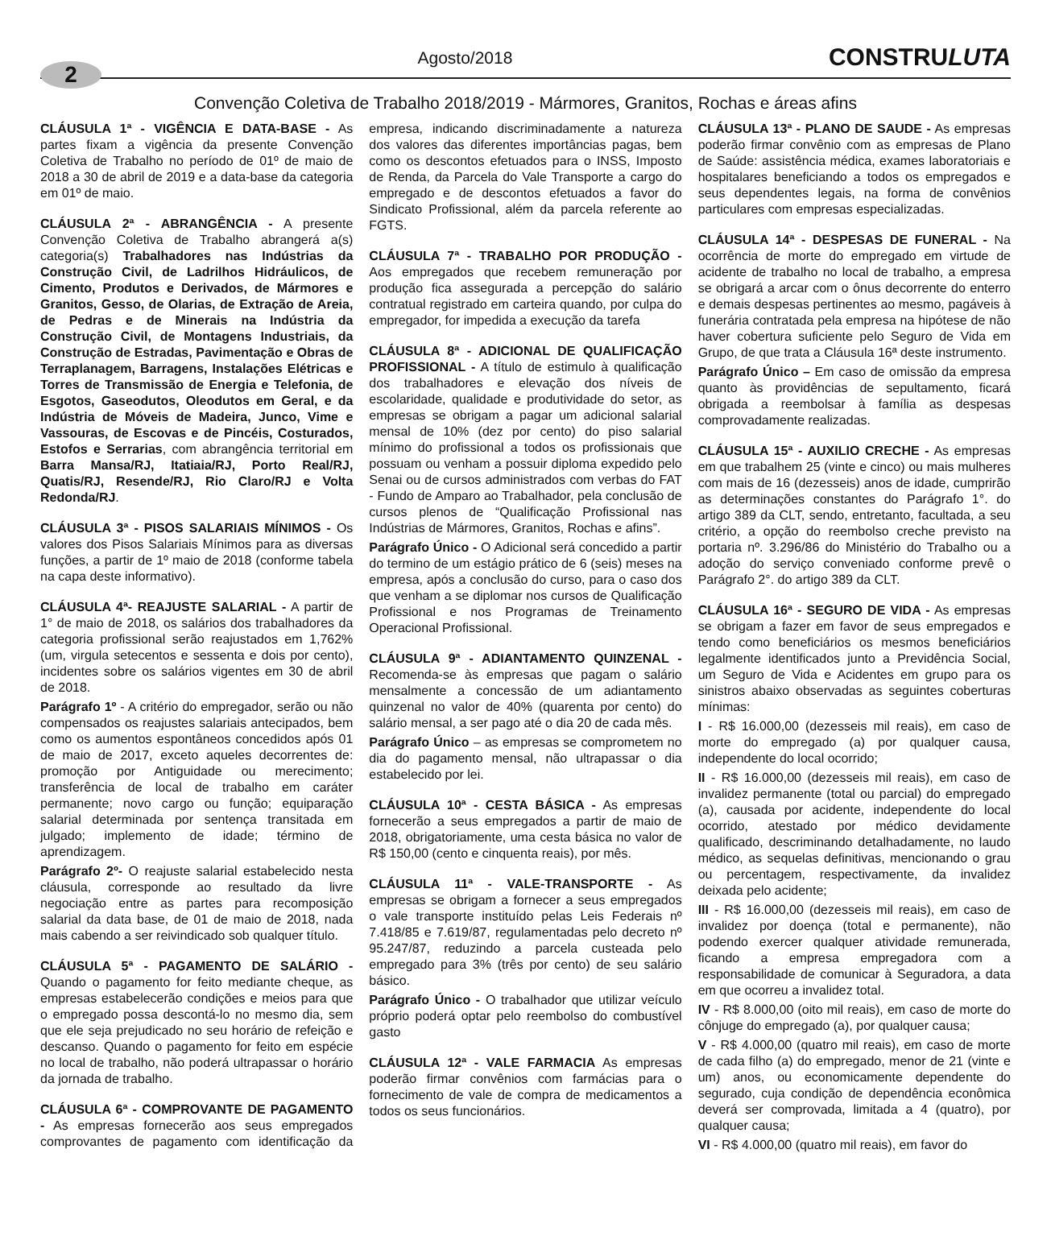2
Agosto/2018
CONSTRULUTA
Convenção Coletiva de Trabalho 2018/2019 - Mármores, Granitos, Rochas e áreas afins
CLÁUSULA 1ª - VIGÊNCIA E DATA-BASE - As partes fixam a vigência da presente Convenção Coletiva de Trabalho no período de 01º de maio de 2018 a 30 de abril de 2019 e a data-base da categoria em 01º de maio.
CLÁUSULA 2ª - ABRANGÊNCIA - A presente Convenção Coletiva de Trabalho abrangerá a(s) categoria(s) Trabalhadores nas Indústrias da Construção Civil, de Ladrilhos Hidráulicos, de Cimento, Produtos e Derivados, de Mármores e Granitos, Gesso, de Olarias, de Extração de Areia, de Pedras e de Minerais na Indústria da Construção Civil, de Montagens Industriais, da Construção de Estradas, Pavimentação e Obras de Terraplanagem, Barragens, Instalações Elétricas e Torres de Transmissão de Energia e Telefonia, de Esgotos, Gaseodutos, Oleodutos em Geral, e da Indústria de Móveis de Madeira, Junco, Vime e Vassouras, de Escovas e de Pincéis, Costurados, Estofos e Serrarias, com abrangência territorial em Barra Mansa/RJ, Itatiaia/RJ, Porto Real/RJ, Quatis/RJ, Resende/RJ, Rio Claro/RJ e Volta Redonda/RJ.
CLÁUSULA 3ª - PISOS SALARIAIS MÍNIMOS - Os valores dos Pisos Salariais Mínimos para as diversas funções, a partir de 1º maio de 2018 (conforme tabela na capa deste informativo).
CLÁUSULA 4ª- REAJUSTE SALARIAL - A partir de 1° de maio de 2018, os salários dos trabalhadores da categoria profissional serão reajustados em 1,762% (um, virgula setecentos e sessenta e dois por cento), incidentes sobre os salários vigentes em 30 de abril de 2018.
Parágrafo 1º - A critério do empregador, serão ou não compensados os reajustes salariais antecipados, bem como os aumentos espontâneos concedidos após 01 de maio de 2017, exceto aqueles decorrentes de: promoção por Antiguidade ou merecimento; transferência de local de trabalho em caráter permanente; novo cargo ou função; equiparação salarial determinada por sentença transitada em julgado; implemento de idade; término de aprendizagem.
Parágrafo 2º- O reajuste salarial estabelecido nesta cláusula, corresponde ao resultado da livre negociação entre as partes para recomposição salarial da data base, de 01 de maio de 2018, nada mais cabendo a ser reivindicado sob qualquer título.
CLÁUSULA 5ª - PAGAMENTO DE SALÁRIO - Quando o pagamento for feito mediante cheque, as empresas estabelecerão condições e meios para que o empregado possa descontá-lo no mesmo dia, sem que ele seja prejudicado no seu horário de refeição e descanso. Quando o pagamento for feito em espécie no local de trabalho, não poderá ultrapassar o horário da jornada de trabalho.
CLÁUSULA 6ª - COMPROVANTE DE PAGAMENTO - As empresas fornecerão aos seus empregados comprovantes de pagamento com identificação da empresa, indicando discriminadamente a natureza dos valores das diferentes importâncias pagas, bem como os descontos efetuados para o INSS, Imposto de Renda, da Parcela do Vale Transporte a cargo do empregado e de descontos efetuados a favor do Sindicato Profissional, além da parcela referente ao FGTS.
CLÁUSULA 7ª - TRABALHO POR PRODUÇÃO - Aos empregados que recebem remuneração por produção fica assegurada a percepção do salário contratual registrado em carteira quando, por culpa do empregador, for impedida a execução da tarefa
CLÁUSULA 8ª - ADICIONAL DE QUALIFICAÇÃO PROFISSIONAL - A título de estimulo à qualificação dos trabalhadores e elevação dos níveis de escolaridade, qualidade e produtividade do setor, as empresas se obrigam a pagar um adicional salarial mensal de 10% (dez por cento) do piso salarial mínimo do profissional a todos os profissionais que possuam ou venham a possuir diploma expedido pelo Senai ou de cursos administrados com verbas do FAT - Fundo de Amparo ao Trabalhador, pela conclusão de cursos plenos de “Qualificação Profissional nas Indústrias de Mármores, Granitos, Rochas e afins”.
Parágrafo Único - O Adicional será concedido a partir do termino de um estágio prático de 6 (seis) meses na empresa, após a conclusão do curso, para o caso dos que venham a se diplomar nos cursos de Qualificação Profissional e nos Programas de Treinamento Operacional Profissional.
CLÁUSULA 9ª - ADIANTAMENTO QUINZENAL - Recomenda-se às empresas que pagam o salário mensalmente a concessão de um adiantamento quinzenal no valor de 40% (quarenta por cento) do salário mensal, a ser pago até o dia 20 de cada mês.
Parágrafo Único – as empresas se comprometem no dia do pagamento mensal, não ultrapassar o dia estabelecido por lei.
CLÁUSULA 10ª - CESTA BÁSICA - As empresas fornecerão a seus empregados a partir de maio de 2018, obrigatoriamente, uma cesta básica no valor de R$ 150,00 (cento e cinquenta reais), por mês.
CLÁUSULA 11ª - VALE-TRANSPORTE - As empresas se obrigam a fornecer a seus empregados o vale transporte instituído pelas Leis Federais nº 7.418/85 e 7.619/87, regulamentadas pelo decreto nº 95.247/87, reduzindo a parcela custeada pelo empregado para 3% (três por cento) de seu salário básico.
Parágrafo Único - O trabalhador que utilizar veículo próprio poderá optar pelo reembolso do combustível gasto
CLÁUSULA 12ª - VALE FARMACIA As empresas poderão firmar convênios com farmácias para o fornecimento de vale de compra de medicamentos a todos os seus funcionários.
CLÁUSULA 13ª - PLANO DE SAUDE - As empresas poderão firmar convênio com as empresas de Plano de Saúde: assistência médica, exames laboratoriais e hospitalares beneficiando a todos os empregados e seus dependentes legais, na forma de convênios particulares com empresas especializadas.
CLÁUSULA 14ª - DESPESAS DE FUNERAL - Na ocorrência de morte do empregado em virtude de acidente de trabalho no local de trabalho, a empresa se obrigará a arcar com o ônus decorrente do enterro e demais despesas pertinentes ao mesmo, pagáveis à funerária contratada pela empresa na hipótese de não haver cobertura suficiente pelo Seguro de Vida em Grupo, de que trata a Cláusula 16ª deste instrumento.
Parágrafo Único – Em caso de omissão da empresa quanto às providências de sepultamento, ficará obrigada a reembolsar à família as despesas comprovadamente realizadas.
CLÁUSULA 15ª - AUXILIO CRECHE - As empresas em que trabalhem 25 (vinte e cinco) ou mais mulheres com mais de 16 (dezesseis) anos de idade, cumprirão as determinações constantes do Parágrafo 1°. do artigo 389 da CLT, sendo, entretanto, facultada, a seu critério, a opção do reembolso creche previsto na portaria nº. 3.296/86 do Ministério do Trabalho ou a adoção do serviço conveniado conforme prevê o Parágrafo 2°. do artigo 389 da CLT.
CLÁUSULA 16ª - SEGURO DE VIDA - As empresas se obrigam a fazer em favor de seus empregados e tendo como beneficiários os mesmos beneficiários legalmente identificados junto a Previdência Social, um Seguro de Vida e Acidentes em grupo para os sinistros abaixo observadas as seguintes coberturas mínimas:
I - R$ 16.000,00 (dezesseis mil reais), em caso de morte do empregado (a) por qualquer causa, independente do local ocorrido;
II - R$ 16.000,00 (dezesseis mil reais), em caso de invalidez permanente (total ou parcial) do empregado (a), causada por acidente, independente do local ocorrido, atestado por médico devidamente qualificado, descriminando detalhadamente, no laudo médico, as sequelas definitivas, mencionando o grau ou percentagem, respectivamente, da invalidez deixada pelo acidente;
III - R$ 16.000,00 (dezesseis mil reais), em caso de invalidez por doença (total e permanente), não podendo exercer qualquer atividade remunerada, ficando a empresa empregadora com a responsabilidade de comunicar à Seguradora, a data em que ocorreu a invalidez total.
IV - R$ 8.000,00 (oito mil reais), em caso de morte do cônjuge do empregado (a), por qualquer causa;
V - R$ 4.000,00 (quatro mil reais), em caso de morte de cada filho (a) do empregado, menor de 21 (vinte e um) anos, ou economicamente dependente do segurado, cuja condição de dependência econômica deverá ser comprovada, limitada a 4 (quatro), por qualquer causa;
VI - R$ 4.000,00 (quatro mil reais), em favor do